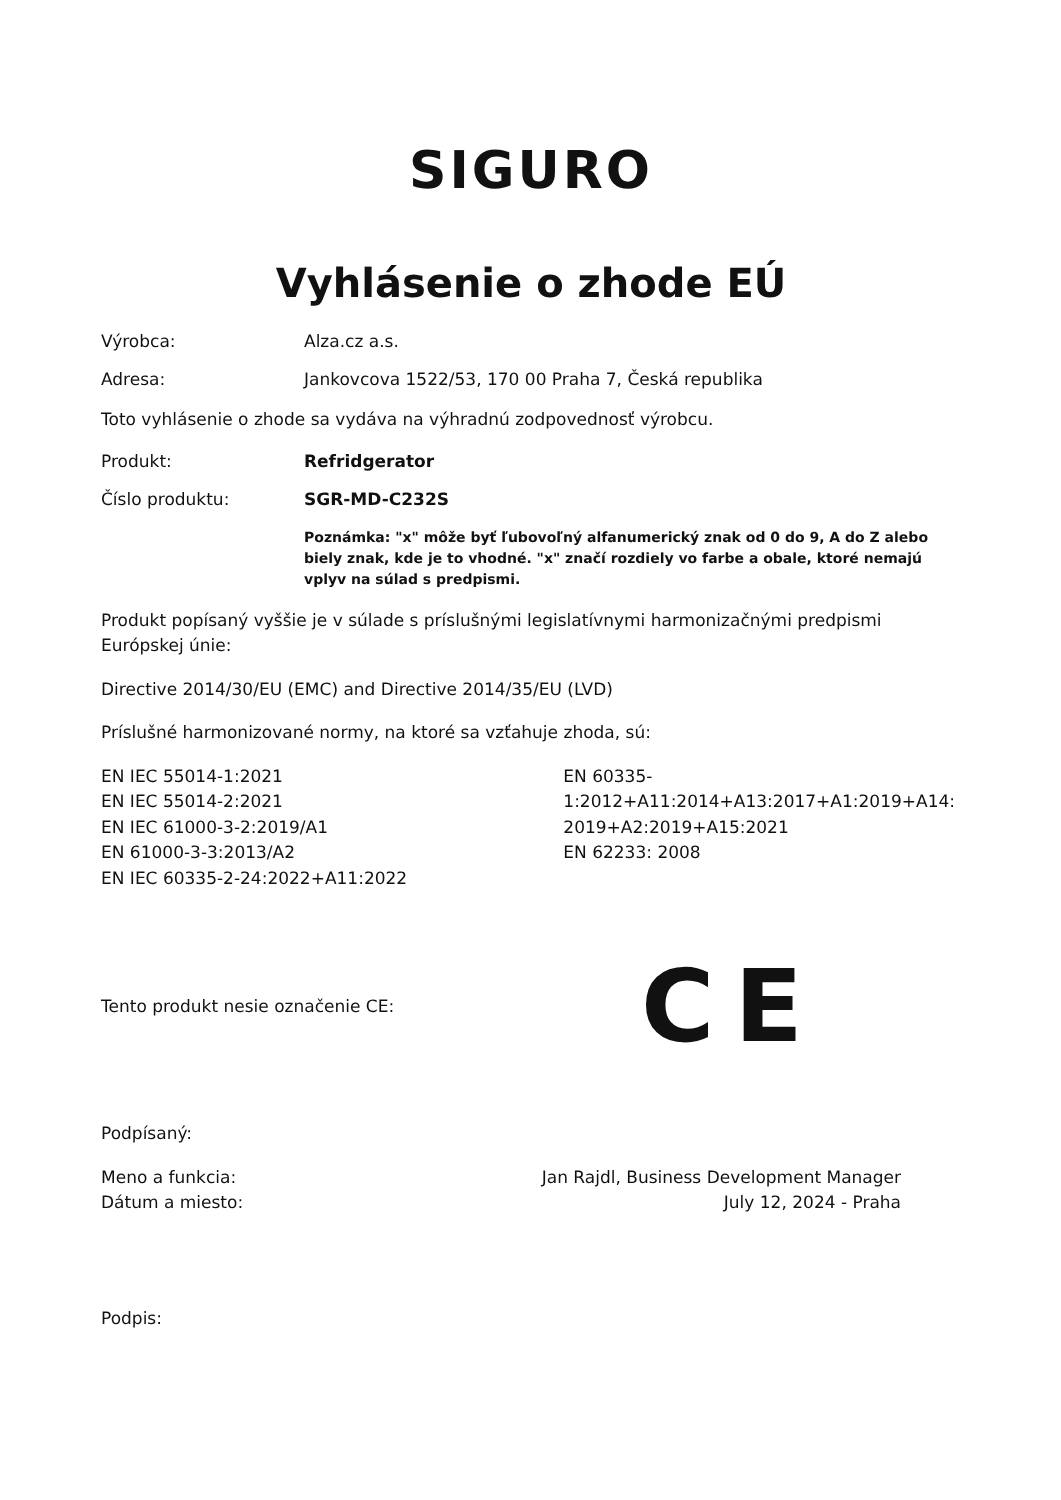SIGURO
Vyhlásenie o zhode EÚ
Výrobca: Alza.cz a.s.
Adresa: Jankovcova 1522/53, 170 00 Praha 7, Česká republika
Toto vyhlásenie o zhode sa vydáva na výhradnú zodpovednosť výrobcu.
Produkt: Refridgerator
Číslo produktu: SGR-MD-C232S
Poznámka: "x" môže byť ľubovoľný alfanumerický znak od 0 do 9, A do Z alebo biely znak, kde je to vhodné. "x" značí rozdiely vo farbe a obale, ktoré nemajú vplyv na súlad s predpismi.
Produkt popísaný vyššie je v súlade s príslušnými legislatívnymi harmonizačnými predpismi Európskej únie:
Directive 2014/30/EU (EMC) and Directive 2014/35/EU (LVD)
Príslušné harmonizované normy, na ktoré sa vzťahuje zhoda, sú:
EN IEC 55014-1:2021
EN IEC 55014-2:2021
EN IEC 61000-3-2:2019/A1
EN 61000-3-3:2013/A2
EN IEC 60335-2-24:2022+A11:2022
EN 60335-
1:2012+A11:2014+A13:2017+A1:2019+A14:2019+A2:2019+A15:2021
EN 62233: 2008
Tento produkt nesie označenie CE:
CE
Podpísaný:
Meno a funkcia:
Dátum a miesto:
Jan Rajdl, Business Development Manager
July 12, 2024 - Praha
Podpis: